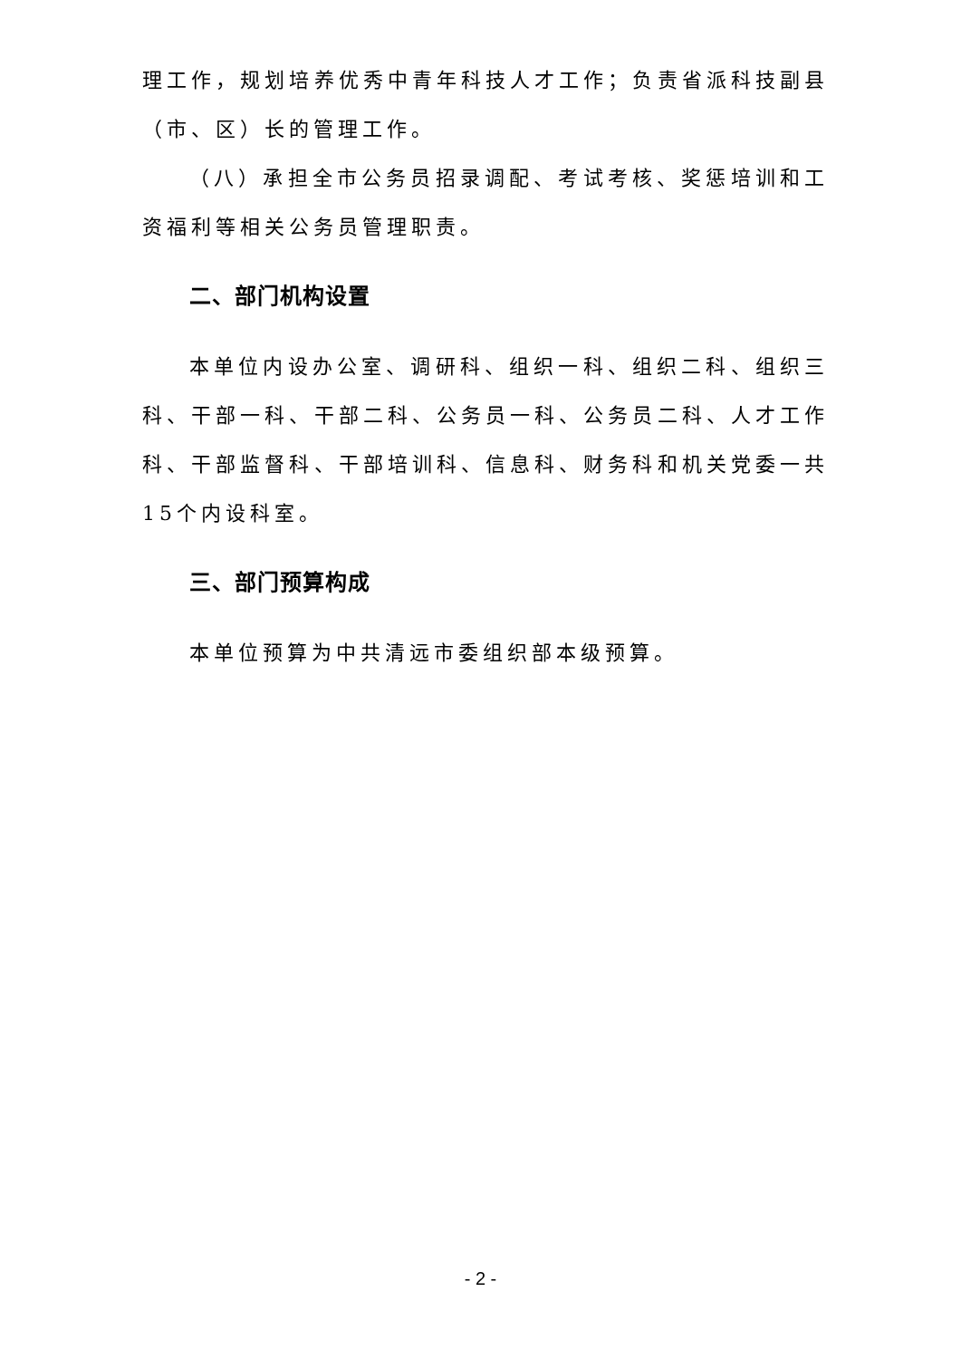理工作，规划培养优秀中青年科技人才工作；负责省派科技副县（市、区）长的管理工作。
（八）承担全市公务员招录调配、考试考核、奖惩培训和工资福利等相关公务员管理职责。
二、部门机构设置
本单位内设办公室、调研科、组织一科、组织二科、组织三科、干部一科、干部二科、公务员一科、公务员二科、人才工作科、干部监督科、干部培训科、信息科、财务科和机关党委一共15个内设科室。
三、部门预算构成
本单位预算为中共清远市委组织部本级预算。
- 2 -